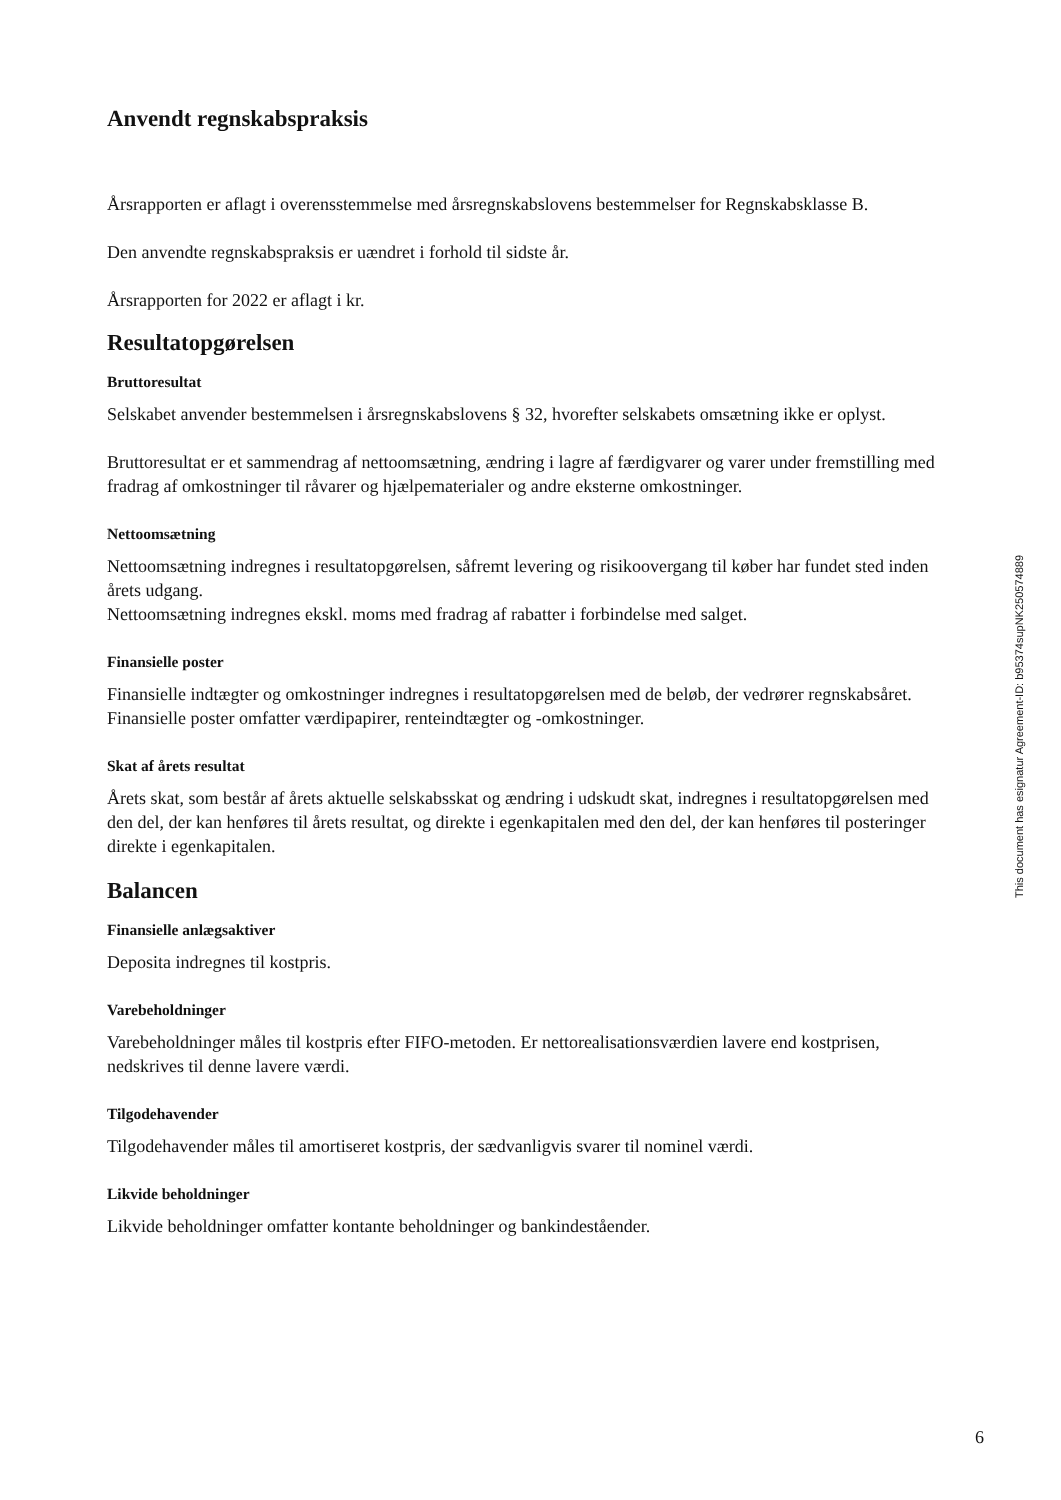Anvendt regnskabspraksis
Årsrapporten er aflagt i overensstemmelse med årsregnskabslovens bestemmelser for Regnskabsklasse B.
Den anvendte regnskabspraksis er uændret i forhold til sidste år.
Årsrapporten for 2022 er aflagt i kr.
Resultatopgørelsen
Bruttoresultat
Selskabet anvender bestemmelsen i årsregnskabslovens § 32, hvorefter selskabets omsætning ikke er oplyst.
Bruttoresultat er et sammendrag af nettoomsætning, ændring i lagre af færdigvarer og varer under fremstilling med fradrag af omkostninger til råvarer og hjælpematerialer og andre eksterne omkostninger.
Nettoomsætning
Nettoomsætning indregnes i resultatopgørelsen, såfremt levering og risikoovergang til køber har fundet sted inden årets udgang.
Nettoomsætning indregnes ekskl. moms med fradrag af rabatter i forbindelse med salget.
Finansielle poster
Finansielle indtægter og omkostninger indregnes i resultatopgørelsen med de beløb, der vedrører regnskabsåret. Finansielle poster omfatter værdipapirer, renteindtægter og -omkostninger.
Skat af årets resultat
Årets skat, som består af årets aktuelle selskabsskat og ændring i udskudt skat, indregnes i resultatopgørelsen med den del, der kan henføres til årets resultat, og direkte i egenkapitalen med den del, der kan henføres til posteringer direkte i egenkapitalen.
Balancen
Finansielle anlægsaktiver
Deposita indregnes til kostpris.
Varebeholdninger
Varebeholdninger måles til kostpris efter FIFO-metoden. Er nettorealisationsværdien lavere end kostprisen, nedskrives til denne lavere værdi.
Tilgodehavender
Tilgodehavender måles til amortiseret kostpris, der sædvanligvis svarer til nominel værdi.
Likvide beholdninger
Likvide beholdninger omfatter kontante beholdninger og bankindeståender.
This document has esignatur Agreement-ID: b95374supNK250574889
6